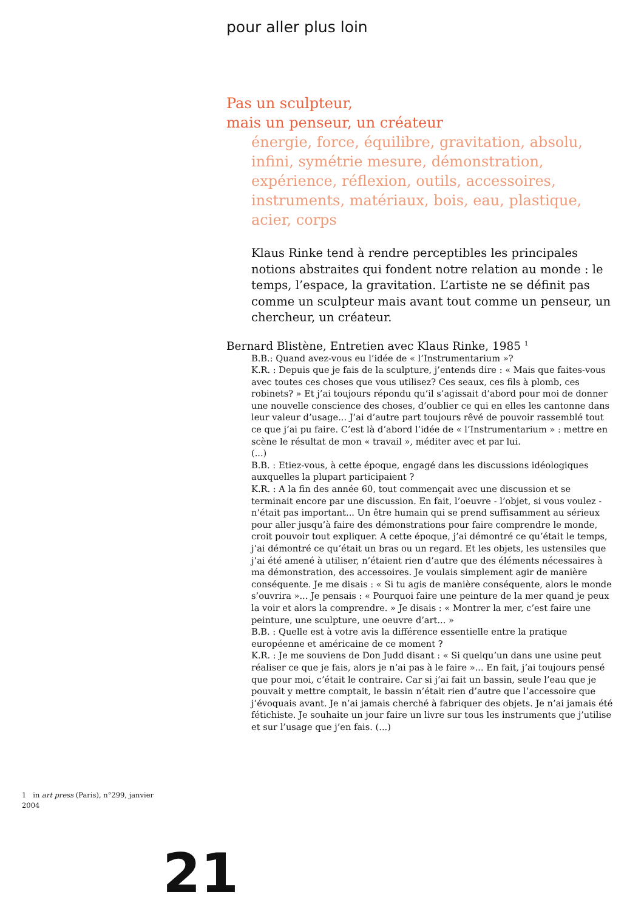pour aller plus loin
Pas un sculpteur,
mais un penseur, un créateur
énergie, force, équilibre, gravitation, absolu, infini, symétrie mesure, démonstration, expérience, réflexion, outils, accessoires, instruments, matériaux, bois, eau, plastique, acier, corps
Klaus Rinke tend à rendre perceptibles les principales notions abstraites qui fondent notre relation au monde : le temps, l’espace, la gravitation. L’artiste ne se définit pas comme un sculpteur mais avant tout comme un penseur, un chercheur, un créateur.
Bernard Blistène, Entretien avec Klaus Rinke, 1985 <sup>1</sup>
B.B.: Quand avez-vous eu l’idée de « l’Instrumentarium »?
K.R. : Depuis que je fais de la sculpture, j’entends dire : « Mais que faites-vous avec toutes ces choses que vous utilisez? Ces seaux, ces fils à plomb, ces robinets? » Et j’ai toujours répondu qu’il s’agissait d’abord pour moi de donner une nouvelle conscience des choses, d’oublier ce qui en elles les cantonne dans leur valeur d’usage... J’ai d’autre part toujours rêvé de pouvoir rassemblé tout ce que j’ai pu faire. C’est là d’abord l’idée de « l’Instrumentarium » : mettre en scène le résultat de mon « travail », méditer avec et par lui.
(...)
B.B. : Etiez-vous, à cette époque, engagé dans les discussions idéologiques auxquelles la plupart participaient ?
K.R. : A la fin des année 60, tout commençait avec une discussion et se terminait encore par une discussion. En fait, l’oeuvre - l’objet, si vous voulez - n’était pas important... Un être humain qui se prend suffisamment au sérieux pour aller jusqu’à faire des démonstrations pour faire comprendre le monde, croit pouvoir tout expliquer. A cette époque, j’ai démontré ce qu’était le temps, j’ai démontré ce qu’était un bras ou un regard. Et les objets, les ustensiles que j’ai été amené à utiliser, n’étaient rien d’autre que des éléments nécessaires à ma démonstration, des accessoires. Je voulais simplement agir de manière conséquente. Je me disais : « Si tu agis de manière conséquente, alors le monde s’ouvrira »... Je pensais : « Pourquoi faire une peinture de la mer quand je peux la voir et alors la comprendre. » Je disais : « Montrer la mer, c’est faire une peinture, une sculpture, une oeuvre d’art... »
B.B. : Quelle est à votre avis la différence essentielle entre la pratique européenne et américaine de ce moment ?
K.R. : Je me souviens de Don Judd disant : « Si quelqu’un dans une usine peut réaliser ce que je fais, alors je n’ai pas à le faire »... En fait, j’ai toujours pensé que pour moi, c’était le contraire. Car si j’ai fait un bassin, seule l’eau que je pouvait y mettre comptait, le bassin n’était rien d’autre que l’accessoire que j’évoquais avant. Je n’ai jamais cherché à fabriquer des objets. Je n’ai jamais été fétichiste. Je souhaite un jour faire un livre sur tous les instruments que j’utilise et sur l’usage que j’en fais. (...)
1 in art press (Paris), n°299, janvier 2004
21